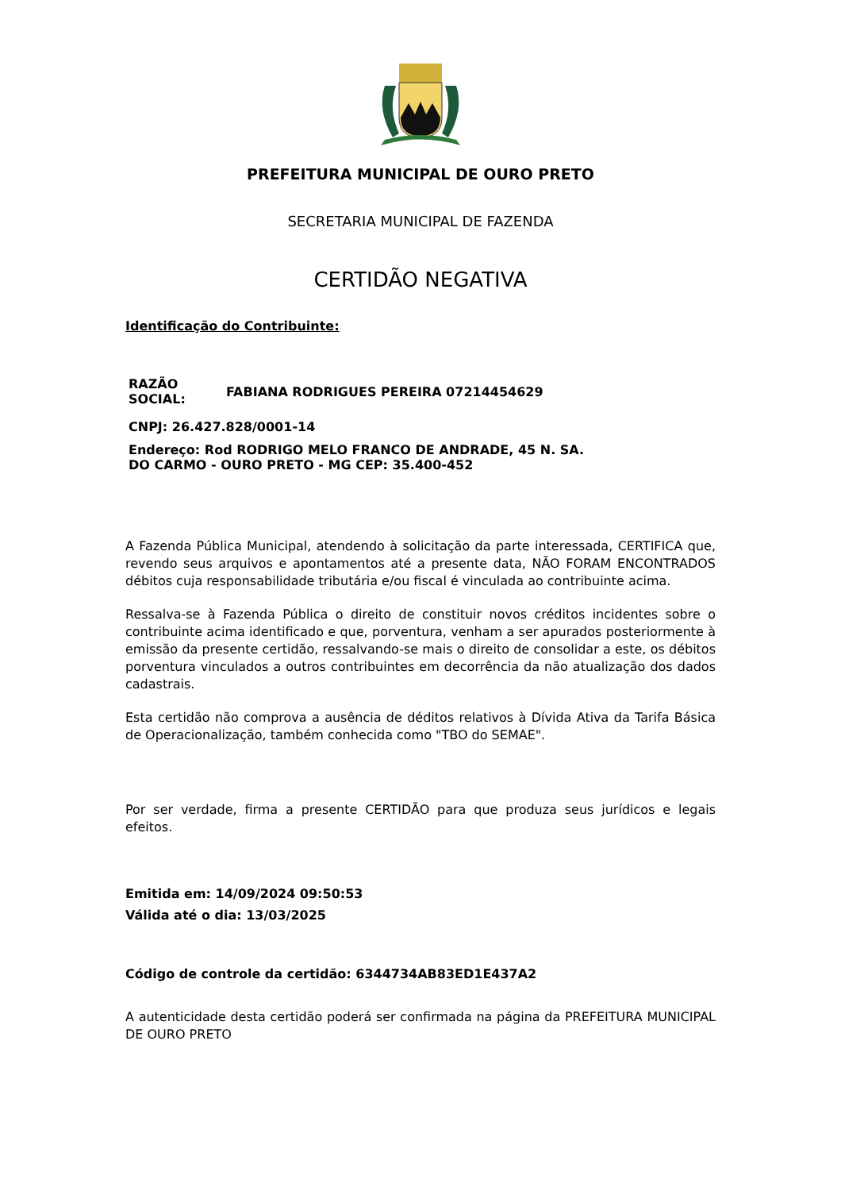PREFEITURA MUNICIPAL DE OURO PRETO
SECRETARIA MUNICIPAL DE FAZENDA
CERTIDÃO NEGATIVA
Identificação do Contribuinte:
| RAZÃO SOCIAL: | FABIANA RODRIGUES PEREIRA 07214454629 |
| CNPJ: 26.427.828/0001-14 | |
| Endereço: Rod RODRIGO MELO FRANCO DE ANDRADE, 45 N. SA. DO CARMO - OURO PRETO - MG CEP: 35.400-452 | |
A Fazenda Pública Municipal, atendendo à solicitação da parte interessada, CERTIFICA que, revendo seus arquivos e apontamentos até a presente data, NÃO FORAM ENCONTRADOS débitos cuja responsabilidade tributária e/ou fiscal é vinculada ao contribuinte acima.
Ressalva-se à Fazenda Pública o direito de constituir novos créditos incidentes sobre o contribuinte acima identificado e que, porventura, venham a ser apurados posteriormente à emissão da presente certidão, ressalvando-se mais o direito de consolidar a este, os débitos porventura vinculados a outros contribuintes em decorrência da não atualização dos dados cadastrais.
Esta certidão não comprova a ausência de déditos relativos à Dívida Ativa da Tarifa Básica de Operacionalização, também conhecida como "TBO do SEMAE".
Por ser verdade, firma a presente CERTIDÃO para que produza seus jurídicos e legais efeitos.
Emitida em: 14/09/2024 09:50:53
Válida até o dia: 13/03/2025
Código de controle da certidão: 6344734AB83ED1E437A2
A autenticidade desta certidão poderá ser confirmada na página da PREFEITURA MUNICIPAL DE OURO PRETO